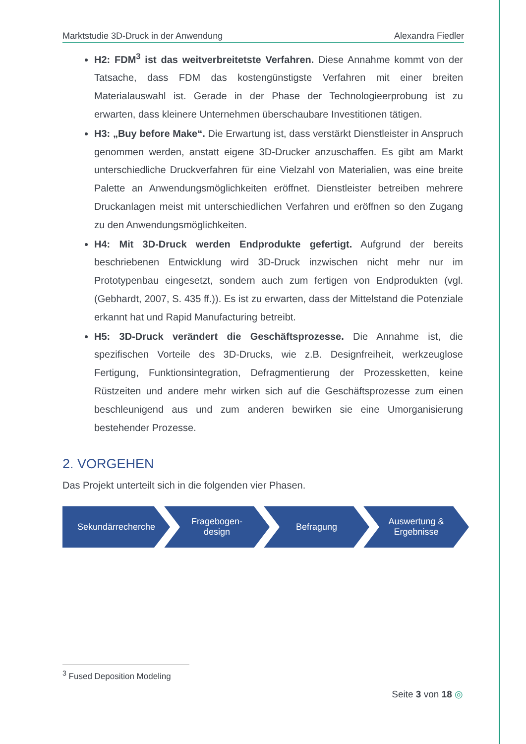Marktstudie 3D-Druck in der Anwendung Alexandra Fiedler
H2: FDM<sup>3</sup> ist das weitverbreitetste Verfahren. Diese Annahme kommt von der Tatsache, dass FDM das kostengünstigste Verfahren mit einer breiten Materialauswahl ist. Gerade in der Phase der Technologieerprobung ist zu erwarten, dass kleinere Unternehmen überschaubare Investitionen tätigen.
H3: „Buy before Make“. Die Erwartung ist, dass verstärkt Dienstleister in Anspruch genommen werden, anstatt eigene 3D-Drucker anzuschaffen. Es gibt am Markt unterschiedliche Druckverfahren für eine Vielzahl von Materialien, was eine breite Palette an Anwendungsmöglichkeiten eröffnet. Dienstleister betreiben mehrere Druckanlagen meist mit unterschiedlichen Verfahren und eröffnen so den Zugang zu den Anwendungsmöglichkeiten.
H4: Mit 3D-Druck werden Endprodukte gefertigt. Aufgrund der bereits beschriebenen Entwicklung wird 3D-Druck inzwischen nicht mehr nur im Prototypenbau eingesetzt, sondern auch zum fertigen von Endprodukten (vgl. (Gebhardt, 2007, S. 435 ff.)). Es ist zu erwarten, dass der Mittelstand die Potenziale erkannt hat und Rapid Manufacturing betreibt.
H5: 3D-Druck verändert die Geschäftsprozesse. Die Annahme ist, die spezifischen Vorteile des 3D-Drucks, wie z.B. Designfreiheit, werkzeuglose Fertigung, Funktionsintegration, Defragmentierung der Prozessketten, keine Rüstzeiten und andere mehr wirken sich auf die Geschäftsprozesse zum einen beschleunigend aus und zum anderen bewirken sie eine Umorganisierung bestehender Prozesse.
2. VORGEHEN
Das Projekt unterteilt sich in die folgenden vier Phasen.
Sekundärrecherche Fragebogen-
design
Befragung Auswertung &
Ergebnisse
<sup>3</sup> Fused Deposition Modeling
Seite 3 von 18 ◎